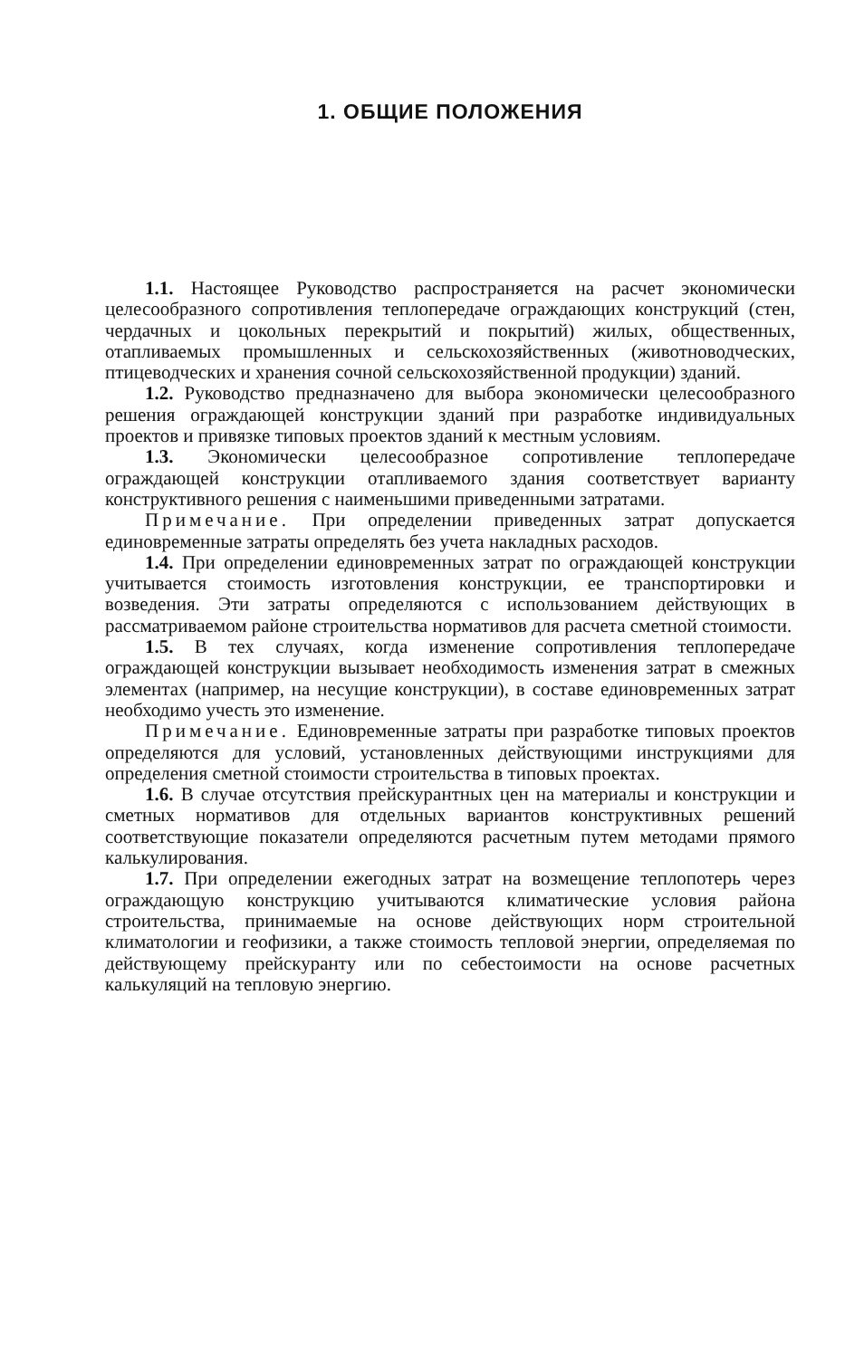1. ОБЩИЕ ПОЛОЖЕНИЯ
1.1. Настоящее Руководство распространяется на расчет экономически целесообразного сопротивления теплопередаче ограждающих конструкций (стен, чердачных и цокольных перекрытий и покрытий) жилых, общественных, отапливаемых промышленных и сельскохозяйственных (животноводческих, птицеводческих и хранения сочной сельскохозяйственной продукции) зданий.
1.2. Руководство предназначено для выбора экономически целесообразного решения ограждающей конструкции зданий при разработке индивидуальных проектов и привязке типовых проектов зданий к местным условиям.
1.3. Экономически целесообразное сопротивление теплопередаче ограждающей конструкции отапливаемого здания соответствует варианту конструктивного решения с наименьшими приведенными затратами.
Примечание. При определении приведенных затрат допускается единовременные затраты определять без учета накладных расходов.
1.4. При определении единовременных затрат по ограждающей конструкции учитывается стоимость изготовления конструкции, ее транспортировки и возведения. Эти затраты определяются с использованием действующих в рассматриваемом районе строительства нормативов для расчета сметной стоимости.
1.5. В тех случаях, когда изменение сопротивления теплопередаче ограждающей конструкции вызывает необходимость изменения затрат в смежных элементах (например, на несущие конструкции), в составе единовременных затрат необходимо учесть это изменение.
Примечание. Единовременные затраты при разработке типовых проектов определяются для условий, установленных действующими инструкциями для определения сметной стоимости строительства в типовых проектах.
1.6. В случае отсутствия прейскурантных цен на материалы и конструкции и сметных нормативов для отдельных вариантов конструктивных решений соответствующие показатели определяются расчетным путем методами прямого калькулирования.
1.7. При определении ежегодных затрат на возмещение теплопотерь через ограждающую конструкцию учитываются климатические условия района строительства, принимаемые на основе действующих норм строительной климатологии и геофизики, а также стоимость тепловой энергии, определяемая по действующему прейскуранту или по себестоимости на основе расчетных калькуляций на тепловую энергию.